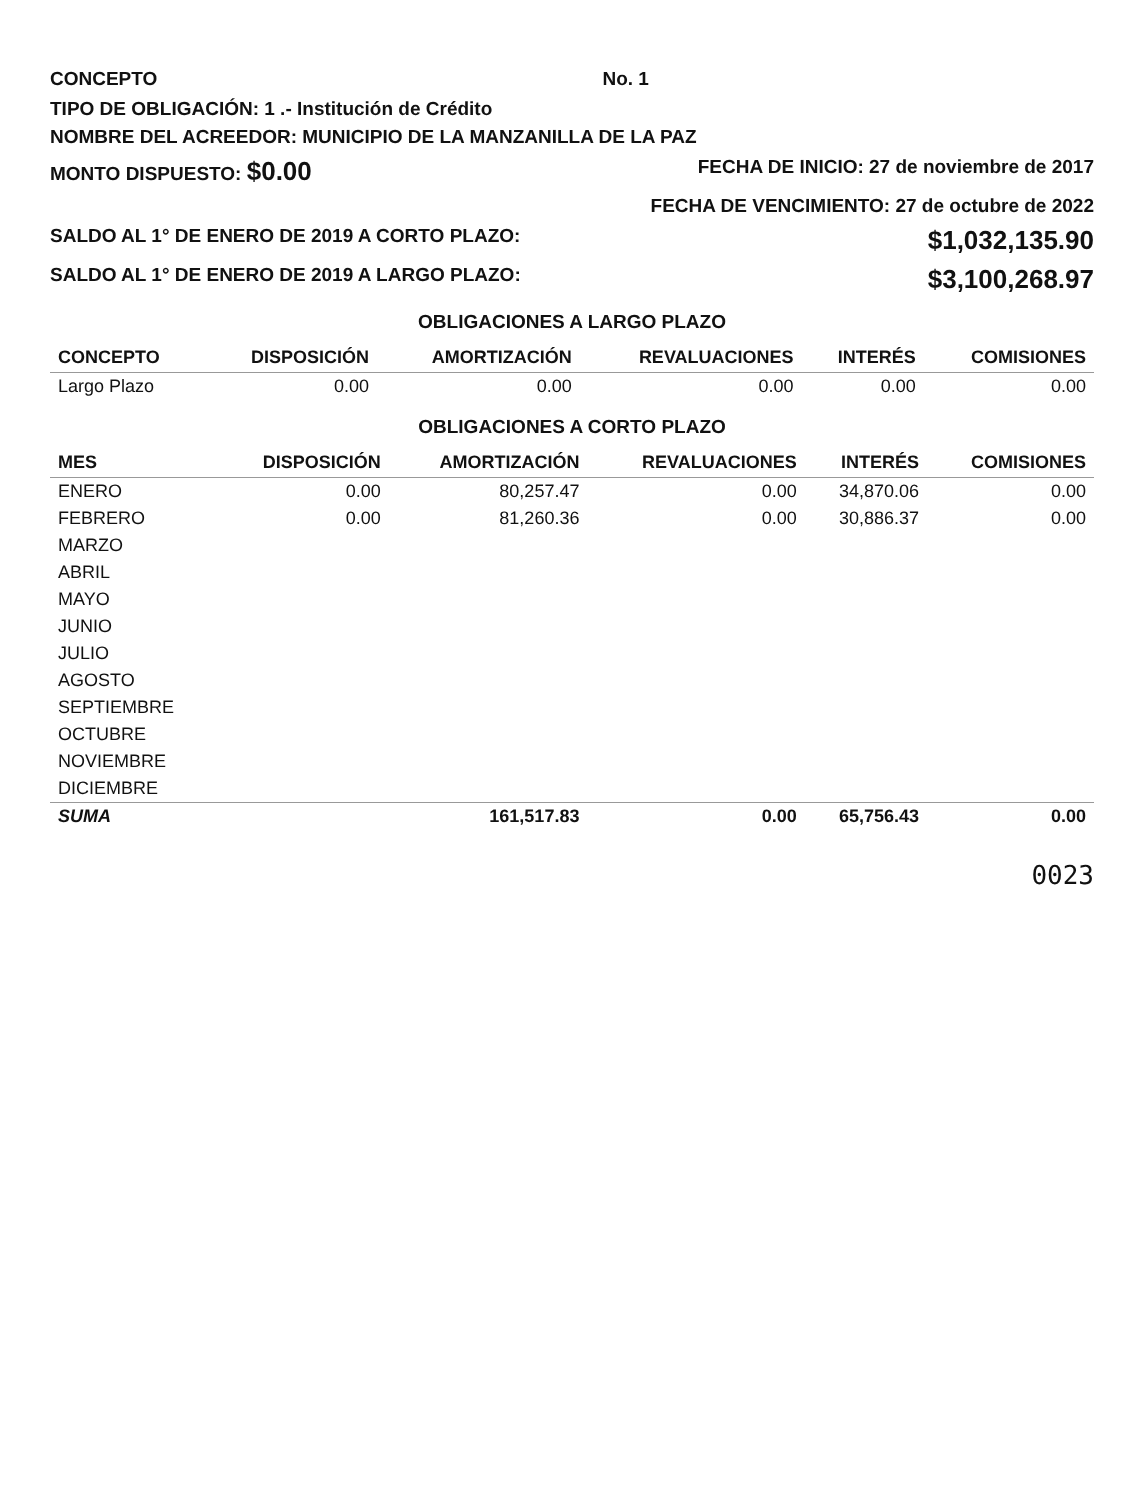CONCEPTO No. 1
TIPO DE OBLIGACIÓN: 1 .- Institución de Crédito
NOMBRE DEL ACREEDOR: MUNICIPIO DE LA MANZANILLA DE LA PAZ
MONTO DISPUESTO: $0.00 FECHA DE INICIO: 27 de noviembre de 2017
FECHA DE VENCIMIENTO: 27 de octubre de 2022
SALDO AL 1° DE ENERO DE 2019 A CORTO PLAZO: $1,032,135.90
SALDO AL 1° DE ENERO DE 2019 A LARGO PLAZO: $3,100,268.97
OBLIGACIONES A LARGO PLAZO
| CONCEPTO | DISPOSICIÓN | AMORTIZACIÓN | REVALUACIONES | INTERÉS | COMISIONES |
| --- | --- | --- | --- | --- | --- |
| Largo Plazo | 0.00 | 0.00 | 0.00 | 0.00 | 0.00 |
OBLIGACIONES A CORTO PLAZO
| MES | DISPOSICIÓN | AMORTIZACIÓN | REVALUACIONES | INTERÉS | COMISIONES |
| --- | --- | --- | --- | --- | --- |
| ENERO | 0.00 | 80,257.47 | 0.00 | 34,870.06 | 0.00 |
| FEBRERO | 0.00 | 81,260.36 | 0.00 | 30,886.37 | 0.00 |
| MARZO | | | | | |
| ABRIL | | | | | |
| MAYO | | | | | |
| JUNIO | | | | | |
| JULIO | | | | | |
| AGOSTO | | | | | |
| SEPTIEMBRE | | | | | |
| OCTUBRE | | | | | |
| NOVIEMBRE | | | | | |
| DICIEMBRE | | | | | |
| SUMA | | 161,517.83 | 0.00 | 65,756.43 | 0.00 |
0023